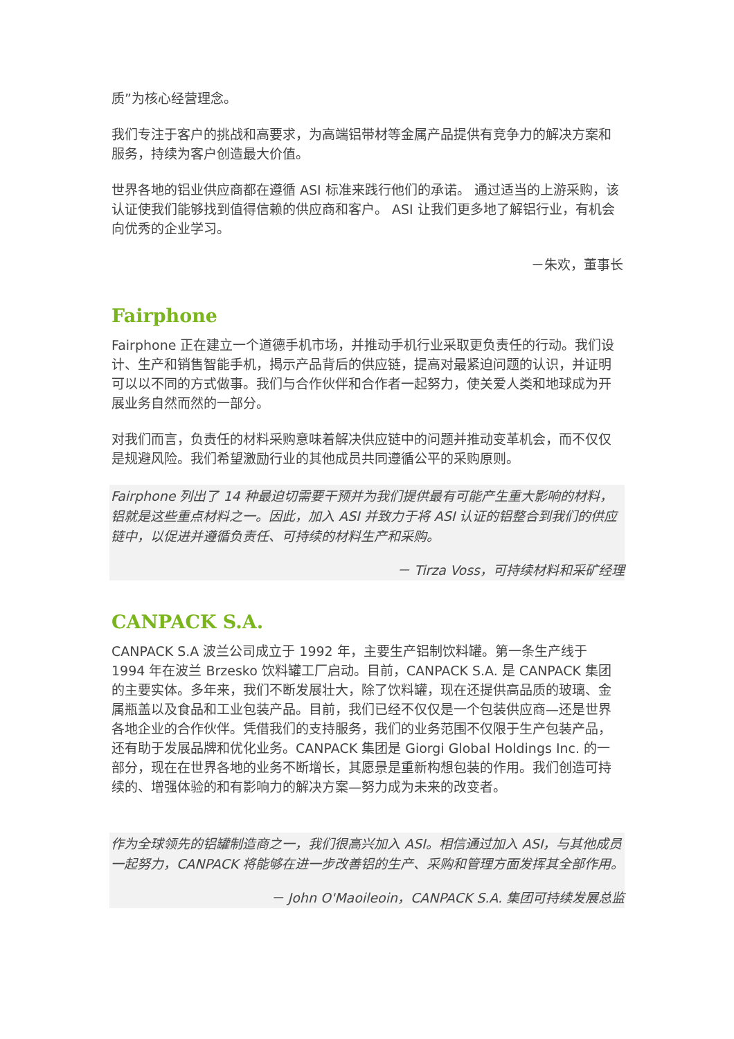质”为核心经营理念。
我们专注于客户的挑战和高要求，为高端铝带材等金属产品提供有竞争力的解决方案和服务，持续为客户创造最大价值。
世界各地的铝业供应商都在遵循 ASI 标准来践行他们的承诺。 通过适当的上游采购，该认证使我们能够找到值得信赖的供应商和客户。 ASI 让我们更多地了解铝行业，有机会向优秀的企业学习。
－朱欢，董事长
Fairphone
Fairphone 正在建立一个道德手机市场，并推动手机行业采取更负责任的行动。我们设计、生产和销售智能手机，揭示产品背后的供应链，提高对最紧迫问题的认识，并证明可以以不同的方式做事。我们与合作伙伴和合作者一起努力，使关爱人类和地球成为开展业务自然而然的一部分。
对我们而言，负责任的材料采购意味着解决供应链中的问题并推动变革机会，而不仅仅是规避风险。我们希望激励行业的其他成员共同遵循公平的采购原则。
Fairphone 列出了 14 种最迫切需要干预并为我们提供最有可能产生重大影响的材料，铝就是这些重点材料之一。因此，加入 ASI 并致力于将 ASI 认证的铝整合到我们的供应链中，以促进并遵循负责任、可持续的材料生产和采购。
－ Tirza Voss，可持续材料和采矿经理
CANPACK S.A.
CANPACK S.A 波兰公司成立于 1992 年，主要生产铝制饮料罐。第一条生产线于 1994 年在波兰 Brzesko 饮料罐工厂启动。目前，CANPACK S.A. 是 CANPACK 集团的主要实体。多年来，我们不断发展壮大，除了饮料罐，现在还提供高品质的玻璃、金属瓶盖以及食品和工业包装产品。目前，我们已经不仅仅是一个包装供应商—还是世界各地企业的合作伙伴。凭借我们的支持服务，我们的业务范围不仅限于生产包装产品，还有助于发展品牌和优化业务。CANPACK 集团是 Giorgi Global Holdings Inc. 的一部分，现在在世界各地的业务不断增长，其愿景是重新构想包装的作用。我们创造可持续的、增强体验的和有影响力的解决方案—努力成为未来的改变者。
作为全球领先的铝罐制造商之一，我们很高兴加入 ASI。相信通过加入 ASI，与其他成员一起努力，CANPACK 将能够在进一步改善铝的生产、采购和管理方面发挥其全部作用。
－ John O'Maoileoin，CANPACK S.A. 集团可持续发展总监